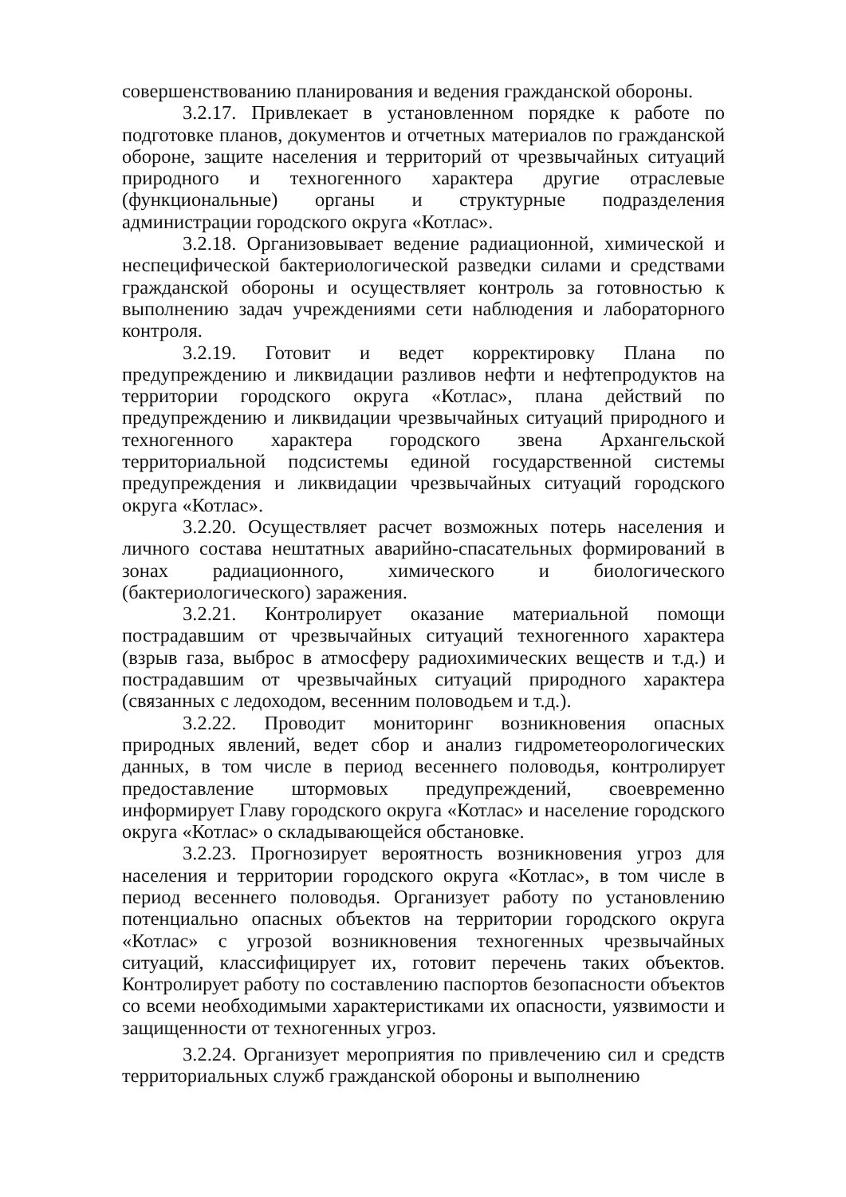совершенствованию планирования и ведения гражданской обороны.
3.2.17. Привлекает в установленном порядке к работе по подготовке планов, документов и отчетных материалов по гражданской обороне, защите населения и территорий от чрезвычайных ситуаций природного и техногенного характера другие отраслевые (функциональные) органы и структурные подразделения администрации городского округа «Котлас».
3.2.18. Организовывает ведение радиационной, химической и неспецифической бактериологической разведки силами и средствами гражданской обороны и осуществляет контроль за готовностью к выполнению задач учреждениями сети наблюдения и лабораторного контроля.
3.2.19. Готовит и ведет корректировку Плана по предупреждению и ликвидации разливов нефти и нефтепродуктов на территории городского округа «Котлас», плана действий по предупреждению и ликвидации чрезвычайных ситуаций природного и техногенного характера городского звена Архангельской территориальной подсистемы единой государственной системы предупреждения и ликвидации чрезвычайных ситуаций городского округа «Котлас».
3.2.20. Осуществляет расчет возможных потерь населения и личного состава нештатных аварийно-спасательных формирований в зонах радиационного, химического и биологического (бактериологического) заражения.
3.2.21. Контролирует оказание материальной помощи пострадавшим от чрезвычайных ситуаций техногенного характера (взрыв газа, выброс в атмосферу радиохимических веществ и т.д.) и пострадавшим от чрезвычайных ситуаций природного характера (связанных с ледоходом, весенним половодьем и т.д.).
3.2.22. Проводит мониторинг возникновения опасных природных явлений, ведет сбор и анализ гидрометеорологических данных, в том числе в период весеннего половодья, контролирует предоставление штормовых предупреждений, своевременно информирует Главу городского округа «Котлас» и население городского округа «Котлас» о складывающейся обстановке.
3.2.23. Прогнозирует вероятность возникновения угроз для населения и территории городского округа «Котлас», в том числе в период весеннего половодья. Организует работу по установлению потенциально опасных объектов на территории городского округа «Котлас» с угрозой возникновения техногенных чрезвычайных ситуаций, классифицирует их, готовит перечень таких объектов. Контролирует работу по составлению паспортов безопасности объектов со всеми необходимыми характеристиками их опасности, уязвимости и защищенности от техногенных угроз.
3.2.24. Организует мероприятия по привлечению сил и средств территориальных служб гражданской обороны и выполнению